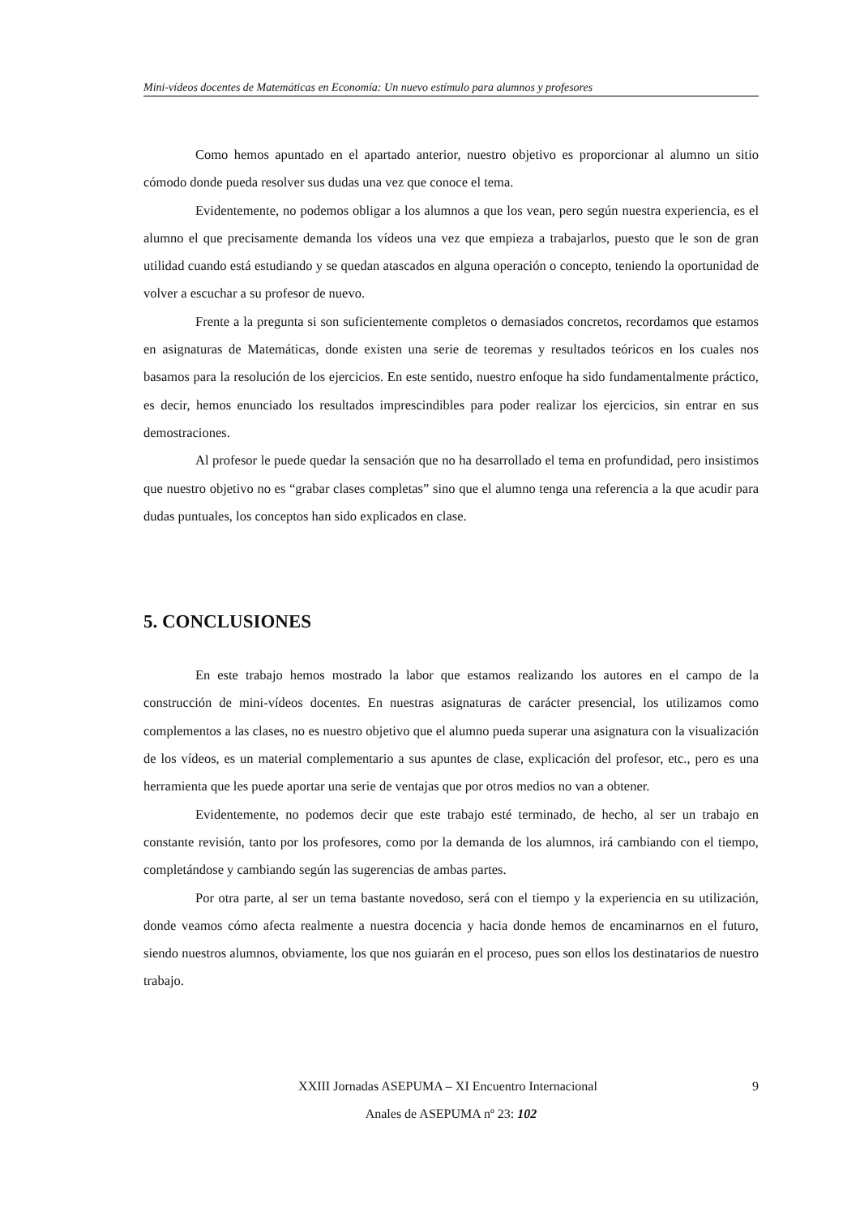Mini-vídeos docentes de Matemáticas en Economía: Un nuevo estímulo para alumnos y profesores
Como hemos apuntado en el apartado anterior, nuestro objetivo es proporcionar al alumno un sitio cómodo donde pueda resolver sus dudas una vez que conoce el tema.
Evidentemente, no podemos obligar a los alumnos a que los vean, pero según nuestra experiencia, es el alumno el que precisamente demanda los vídeos una vez que empieza a trabajarlos, puesto que le son de gran utilidad cuando está estudiando y se quedan atascados en alguna operación o concepto, teniendo la oportunidad de volver a escuchar a su profesor de nuevo.
Frente a la pregunta si son suficientemente completos o demasiados concretos, recordamos que estamos en asignaturas de Matemáticas, donde existen una serie de teoremas y resultados teóricos en los cuales nos basamos para la resolución de los ejercicios. En este sentido, nuestro enfoque ha sido fundamentalmente práctico, es decir, hemos enunciado los resultados imprescindibles para poder realizar los ejercicios, sin entrar en sus demostraciones.
Al profesor le puede quedar la sensación que no ha desarrollado el tema en profundidad, pero insistimos que nuestro objetivo no es “grabar clases completas” sino que el alumno tenga una referencia a la que acudir para dudas puntuales, los conceptos han sido explicados en clase.
5. CONCLUSIONES
En este trabajo hemos mostrado la labor que estamos realizando los autores en el campo de la construcción de mini-vídeos docentes. En nuestras asignaturas de carácter presencial, los utilizamos como complementos a las clases, no es nuestro objetivo que el alumno pueda superar una asignatura con la visualización de los vídeos, es un material complementario a sus apuntes de clase, explicación del profesor, etc., pero es una herramienta que les puede aportar una serie de ventajas que por otros medios no van a obtener.
Evidentemente, no podemos decir que este trabajo esté terminado, de hecho, al ser un trabajo en constante revisión, tanto por los profesores, como por la demanda de los alumnos, irá cambiando con el tiempo, completándose y cambiando según las sugerencias de ambas partes.
Por otra parte, al ser un tema bastante novedoso, será con el tiempo y la experiencia en su utilización, donde veamos cómo afecta realmente a nuestra docencia y hacia donde hemos de encaminarnos en el futuro, siendo nuestros alumnos, obviamente, los que nos guiarán en el proceso, pues son ellos los destinatarios de nuestro trabajo.
9 XXIII Jornadas ASEPUMA – XI Encuentro Internacional
Anales de ASEPUMA nº 23: 102